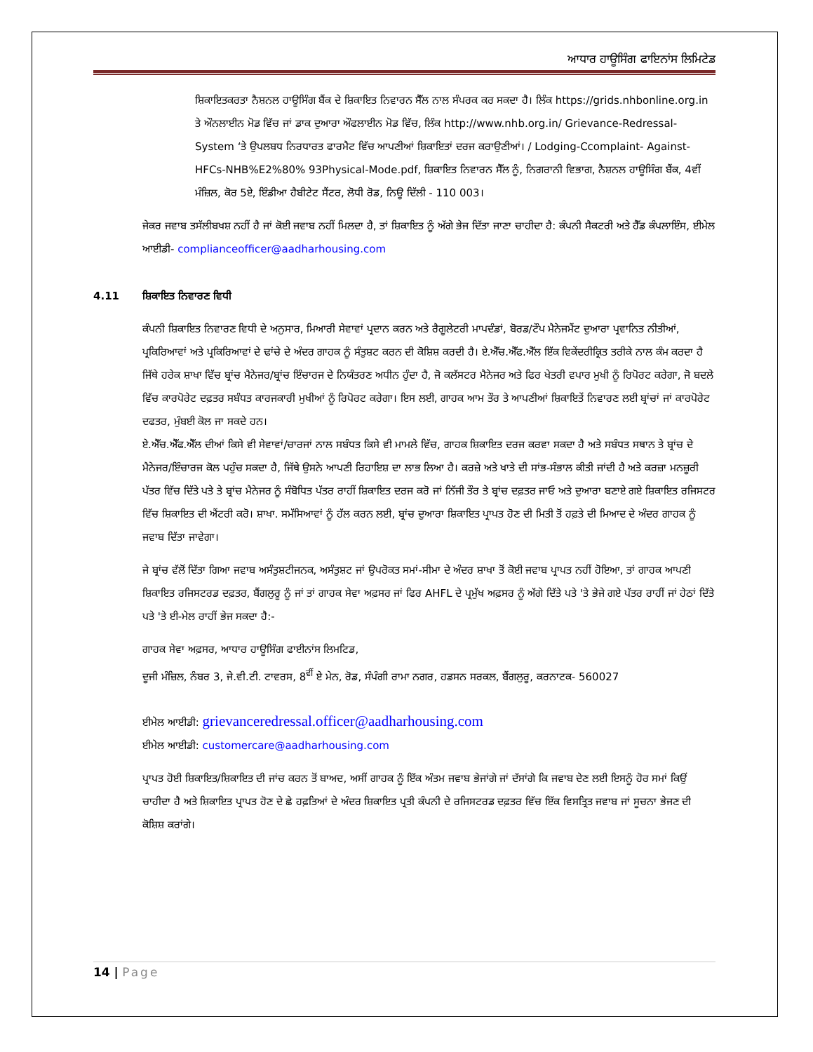ਆਧਾਰ ਹਾਊਸਿੰਗ ਫਾਇਨਾਂਸ ਲਿਮਿਟੇਡ
ਸ਼ਿਕਾਇਤਕਰਤਾ ਨੈਸ਼ਨਲ ਹਾਊਸਿੰਗ ਬੈਂਕ ਦੇ ਸ਼ਿਕਾਇਤ ਨਿਵਾਰਨ ਸੈੱਲ ਨਾਲ ਸੰਪਰਕ ਕਰ ਸਕਦਾ ਹੈ। ਲਿੰਕ https://grids.nhbonline.org.in ਤੇ ਔਨਲਾਈਨ ਮੋਡ ਵਿੱਚ ਜਾਂ ਡਾਕ ਦੁਆਰਾ ਔਫਲਾਈਨ ਮੋਡ ਵਿੱਚ, ਲਿੰਕ http://www.nhb.org.in/ Grievance-Redressal-System ‘ਤੇ ਉਪਲਬਧ ਨਿਰਧਾਰਤ ਫਾਰਮੈਟ ਵਿੱਚ ਆਪਣੀਆਂ ਸ਼ਿਕਾਇਤਾਂ ਦਰਜ ਕਰਾਉਣੀਆਂ। / Lodging-Ccomplaint- Against-HFCs-NHB%E2%80% 93Physical-Mode.pdf, ਸ਼ਿਕਾਇਤ ਨਿਵਾਰਨ ਸੈੱਲ ਨੂੰ, ਨਿਗਰਾਨੀ ਵਿਭਾਗ, ਨੈਸ਼ਨਲ ਹਾਊਸਿੰਗ ਬੈਂਕ, 4ਵੀਂ ਮੰਜ਼ਿਲ, ਕੋਰ 5ਏ, ਇੰਡੀਆ ਹੈਬੀਟੇਟ ਸੈਂਟਰ, ਲੋਧੀ ਰੋਡ, ਨਿਊ ਦਿੱਲੀ - 110 003।
ਜੇਕਰ ਜਵਾਬ ਤਸੱਲੀਬਖਸ਼ ਨਹੀਂ ਹੈ ਜਾਂ ਕੋਈ ਜਵਾਬ ਨਹੀਂ ਮਿਲਦਾ ਹੈ, ਤਾਂ ਸ਼ਿਕਾਇਤ ਨੂੰ ਅੱਗੇ ਭੇਜ ਦਿੱਤਾ ਜਾਣਾ ਚਾਹੀਦਾ ਹੈ: ਕੰਪਨੀ ਸੈਕਟਰੀ ਅਤੇ ਹੈੱਡ ਕੰਪਲਾਇੰਸ, ਈਮੇਲ ਆਈਡੀ- complianceofficer@aadharhousing.com
4.11 ਸ਼ਿਕਾਇਤ ਨਿਵਾਰਣ ਵਿਧੀ
ਕੰਪਨੀ ਸ਼ਿਕਾਇਤ ਨਿਵਾਰਣ ਵਿਧੀ ਦੇ ਅਨੁਸਾਰ, ਮਿਆਰੀ ਸੇਵਾਵਾਂ ਪ੍ਰਦਾਨ ਕਰਨ ਅਤੇ ਰੈਗੂਲੇਟਰੀ ਮਾਪਦੰਡਾਂ, ਬੋਰਡ/ਟੌਪ ਮੈਨੇਜਮੈਂਟ ਦੁਆਰਾ ਪ੍ਰਵਾਨਿਤ ਨੀਤੀਆਂ, ਪ੍ਰਕਿਰਿਆਵਾਂ ਅਤੇ ਪ੍ਰਕਿਰਿਆਵਾਂ ਦੇ ਢਾਂਚੇ ਦੇ ਅੰਦਰ ਗਾਹਕ ਨੂੰ ਸੰਤੁਸ਼ਟ ਕਰਨ ਦੀ ਕੋਸ਼ਿਸ਼ ਕਰਦੀ ਹੈ। ਏ.ਐੱਚ.ਐੱਫ.ਐੱਲ ਇੱਕ ਵਿਕੇਂਦਰੀਕ੍ਰਿਤ ਤਰੀਕੇ ਨਾਲ ਕੰਮ ਕਰਦਾ ਹੈ ਜਿੱਥੇ ਹਰੇਕ ਸ਼ਾਖਾ ਵਿੱਚ ਬ੍ਰਾਂਚ ਮੈਨੇਜਰ/ਬ੍ਰਾਂਚ ਇੰਚਾਰਜ ਦੇ ਨਿਯੰਤਰਣ ਅਧੀਨ ਹੁੰਦਾ ਹੈ, ਜੋ ਕਲੱਸਟਰ ਮੈਨੇਜਰ ਅਤੇ ਫਿਰ ਖੇਤਰੀ ਵਪਾਰ ਮੁਖੀ ਨੂੰ ਰਿਪੋਰਟ ਕਰੇਗਾ, ਜੋ ਬਦਲੇ ਵਿੱਚ ਕਾਰਪੋਰੇਟ ਦਫ਼ਤਰ ਸਬੰਧਤ ਕਾਰਜਕਾਰੀ ਮੁਖੀਆਂ ਨੂੰ ਰਿਪੋਰਟ ਕਰੇਗਾ। ਇਸ ਲਈ, ਗਾਹਕ ਆਮ ਤੌਰ ਤੇ ਆਪਣੀਆਂ ਸ਼ਿਕਾਇਤੇਂ ਨਿਵਾਰਣ ਲਈ ਬ੍ਰਾਂਚਾਂ ਜਾਂ ਕਾਰਪੋਰੇਟ ਦਫਤਰ, ਮੁੰਬਈ ਕੋਲ ਜਾ ਸਕਦੇ ਹਨ।
ਏ.ਐੱਚ.ਐੱਫ.ਐੱਲ ਦੀਆਂ ਕਿਸੇ ਵੀ ਸੇਵਾਵਾਂ/ਚਾਰਜਾਂ ਨਾਲ ਸਬੰਧਤ ਕਿਸੇ ਵੀ ਮਾਮਲੇ ਵਿੱਚ, ਗਾਹਕ ਸ਼ਿਕਾਇਤ ਦਰਜ ਕਰਵਾ ਸਕਦਾ ਹੈ ਅਤੇ ਸਬੰਧਤ ਸਥਾਨ ਤੇ ਬ੍ਰਾਂਚ ਦੇ ਮੈਨੇਜਰ/ਇੰਚਾਰਜ ਕੋਲ ਪਹੁੰਚ ਸਕਦਾ ਹੈ, ਜਿੱਥੇ ਉਸਨੇ ਆਪਣੀ ਰਿਹਾਇਸ਼ ਦਾ ਲਾਭ ਲਿਆ ਹੈ। ਕਰਜ਼ੇ ਅਤੇ ਖਾਤੇ ਦੀ ਸਾਂਭ-ਸੰਭਾਲ ਕੀਤੀ ਜਾਂਦੀ ਹੈ ਅਤੇ ਕਰਜ਼ਾ ਮਨਜ਼ੂਰੀ ਪੱਤਰ ਵਿੱਚ ਦਿੱਤੇ ਪਤੇ ਤੇ ਬ੍ਰਾਂਚ ਮੈਨੇਜਰ ਨੂੰ ਸੰਬੋਧਿਤ ਪੱਤਰ ਰਾਹੀਂ ਸ਼ਿਕਾਇਤ ਦਰਜ ਕਰੋ ਜਾਂ ਨਿੱਜੀ ਤੌਰ ਤੇ ਬ੍ਰਾਂਚ ਦਫ਼ਤਰ ਜਾਓ ਅਤੇ ਦੁਆਰਾ ਬਣਾਏ ਗਏ ਸ਼ਿਕਾਇਤ ਰਜਿਸਟਰ ਵਿੱਚ ਸ਼ਿਕਾਇਤ ਦੀ ਐਂਟਰੀ ਕਰੋ। ਸ਼ਾਖਾ. ਸਮੱਸਿਆਵਾਂ ਨੂੰ ਹੱਲ ਕਰਨ ਲਈ, ਬ੍ਰਾਂਚ ਦੁਆਰਾ ਸ਼ਿਕਾਇਤ ਪ੍ਰਾਪਤ ਹੋਣ ਦੀ ਮਿਤੀ ਤੋਂ ਹਫ਼ਤੇ ਦੀ ਮਿਆਦ ਦੇ ਅੰਦਰ ਗਾਹਕ ਨੂੰ ਜਵਾਬ ਦਿੱਤਾ ਜਾਵੇਗਾ।
ਜੇ ਬ੍ਰਾਂਚ ਵੱਲੋਂ ਦਿੱਤਾ ਗਿਆ ਜਵਾਬ ਅਸੰਤੁਸ਼ਟੀਜਨਕ, ਅਸੰਤੁਸ਼ਟ ਜਾਂ ਉਪਰੋਕਤ ਸਮਾਂ-ਸੀਮਾ ਦੇ ਅੰਦਰ ਸ਼ਾਖਾ ਤੋਂ ਕੋਈ ਜਵਾਬ ਪ੍ਰਾਪਤ ਨਹੀਂ ਹੋਇਆ, ਤਾਂ ਗਾਹਕ ਆਪਣੀ ਸ਼ਿਕਾਇਤ ਰਜਿਸਟਰਡ ਦਫ਼ਤਰ, ਬੈਂਗਲੁਰੂ ਨੂੰ ਜਾਂ ਤਾਂ ਗਾਹਕ ਸੇਵਾ ਅਫ਼ਸਰ ਜਾਂ ਫਿਰ AHFL ਦੇ ਪ੍ਰਮੁੱਖ ਅਫ਼ਸਰ ਨੂੰ ਅੱਗੇ ਦਿੱਤੇ ਪਤੇ 'ਤੇ ਭੇਜੇ ਗਏ ਪੱਤਰ ਰਾਹੀਂ ਜਾਂ ਹੇਠਾਂ ਦਿੱਤੇ ਪਤੇ 'ਤੇ ਈ-ਮੇਲ ਰਾਹੀਂ ਭੇਜ ਸਕਦਾ ਹੈ:-
ਗਾਹਕ ਸੇਵਾ ਅਫ਼ਸਰ, ਆਧਾਰ ਹਾਊਸਿੰਗ ਫਾਈਨਾਂਸ ਲਿਮਟਿਡ,
ਦੂਜੀ ਮੰਜ਼ਿਲ, ਨੰਬਰ 3, ਜੇ.ਵੀ.ਟੀ. ਟਾਵਰਸ, 8<sup>ਵੀਂ</sup> ਏ ਮੇਨ, ਰੋਡ, ਸੰਪੰਗੀ ਰਾਮਾ ਨਗਰ, ਹਡਸਨ ਸਰਕਲ, ਬੈਂਗਲੁਰੂ, ਕਰਨਾਟਕ- 560027
ਈਮੇਲ ਆਈਡੀ: grievanceredressal.officer@aadharhousing.com
ਈਮੇਲ ਆਈਡੀ: customercare@aadharhousing.com
ਪ੍ਰਾਪਤ ਹੋਈ ਸ਼ਿਕਾਇਤ/ਸ਼ਿਕਾਇਤ ਦੀ ਜਾਂਚ ਕਰਨ ਤੋਂ ਬਾਅਦ, ਅਸੀਂ ਗਾਹਕ ਨੂੰ ਇੱਕ ਅੰਤਮ ਜਵਾਬ ਭੇਜਾਂਗੇ ਜਾਂ ਦੱਸਾਂਗੇ ਕਿ ਜਵਾਬ ਦੇਣ ਲਈ ਇਸਨੂੰ ਹੋਰ ਸਮਾਂ ਕਿਉਂ ਚਾਹੀਦਾ ਹੈ ਅਤੇ ਸ਼ਿਕਾਇਤ ਪ੍ਰਾਪਤ ਹੋਣ ਦੇ ਛੇ ਹਫ਼ਤਿਆਂ ਦੇ ਅੰਦਰ ਸ਼ਿਕਾਇਤ ਪ੍ਰਤੀ ਕੰਪਨੀ ਦੇ ਰਜਿਸਟਰਡ ਦਫ਼ਤਰ ਵਿੱਚ ਇੱਕ ਵਿਸਤ੍ਰਿਤ ਜਵਾਬ ਜਾਂ ਸੂਚਨਾ ਭੇਜਣ ਦੀ ਕੋਸ਼ਿਸ਼ ਕਰਾਂਗੇ।
14 | Page